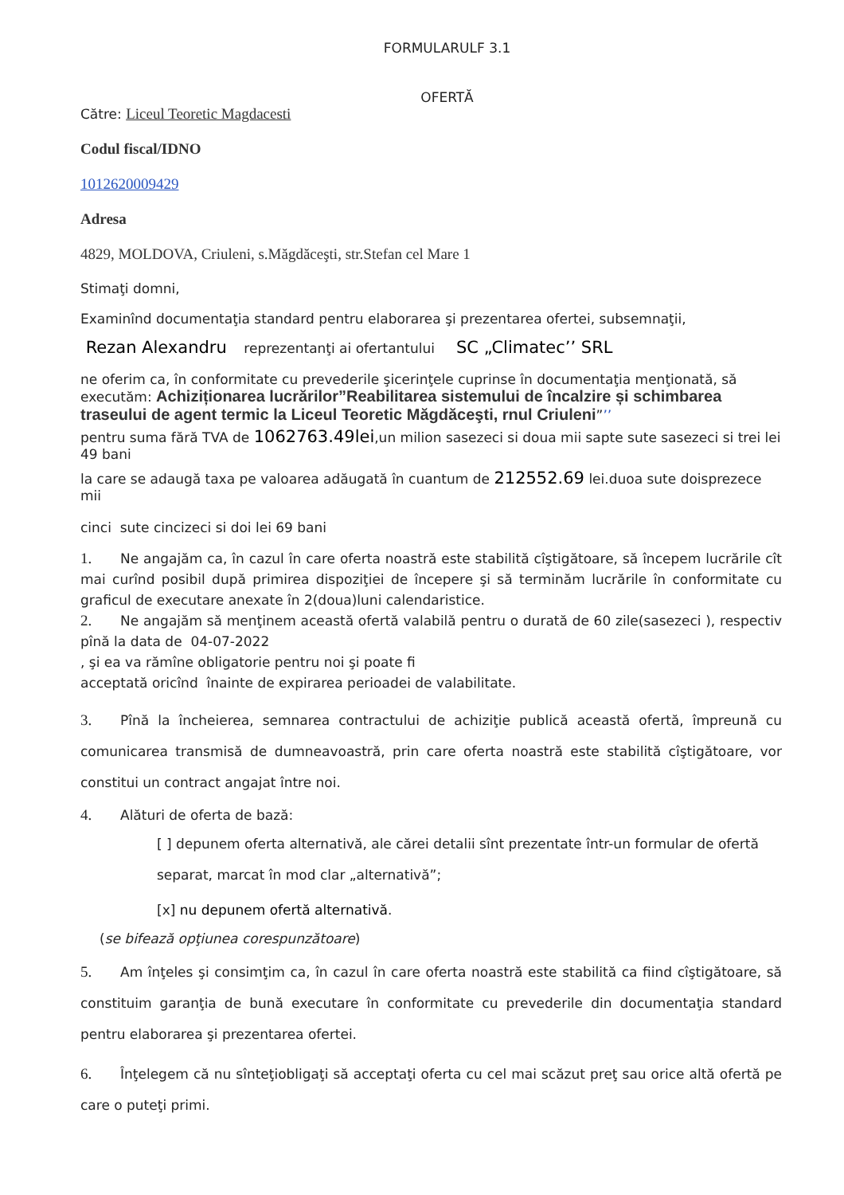FORMULARULF 3.1
OFERTĂ
Către: Liceul Teoretic Magdacesti
Codul fiscal/IDNO
1012620009429
Adresa
4829, MOLDOVA, Criuleni, s.Măgdăceşti, str.Stefan cel Mare 1
Stimaţi domni,
Examinînd documentaţia standard pentru elaborarea şi prezentarea ofertei, subsemnaţii,
Rezan Alexandru reprezentanţi ai ofertantului SC „Climatec’’ SRL
ne oferim ca, în conformitate cu prevederile şicerinţele cuprinse în documentaţia menţionată, să executăm: Achiziționarea lucrărilor”Reabilitarea sistemului de încalzire și schimbarea traseului de agent termic la Liceul Teoretic Măgdăceşti, rnul Criuleni”’’
pentru suma fără TVA de 1062763.49lei,un milion sasezeci si doua mii sapte sute sasezeci si trei lei 49 bani
la care se adaugă taxa pe valoarea adăugată în cuantum de 212552.69 lei.duoa sute doisprezece mii
cinci sute cincizeci si doi lei 69 bani
1. Ne angajăm ca, în cazul în care oferta noastră este stabilită cîştigătoare, să începem lucrările cît mai curînd posibil după primirea dispoziţiei de începere şi să terminăm lucrările în conformitate cu graficul de executare anexate în 2(doua)luni calendaristice.
2. Ne angajăm să menţinem această ofertă valabilă pentru o durată de 60 zile(sasezeci ), respectiv pînă la data de 04-07-2022
, şi ea va rămîne obligatorie pentru noi şi poate fi
acceptată oricînd înainte de expirarea perioadei de valabilitate.
3. Pînă la încheierea, semnarea contractului de achiziţie publică această ofertă, împreună cu comunicarea transmisă de dumneavoastră, prin care oferta noastră este stabilită cîştigătoare, vor constitui un contract angajat între noi.
4. Alături de oferta de bază:
[ ] depunem oferta alternativă, ale cărei detalii sînt prezentate într-un formular de ofertă separat, marcat în mod clar „alternativă”;
[x] nu depunem ofertă alternativă.
(se bifează opţiunea corespunzătoare)
5. Am înţeles şi consimţim ca, în cazul în care oferta noastră este stabilită ca fiind cîştigătoare, să constituim garanţia de bună executare în conformitate cu prevederile din documentaţia standard pentru elaborarea şi prezentarea ofertei.
6. Înţelegem că nu sînteţiobligaţi să acceptaţi oferta cu cel mai scăzut preţ sau orice altă ofertă pe care o puteţi primi.